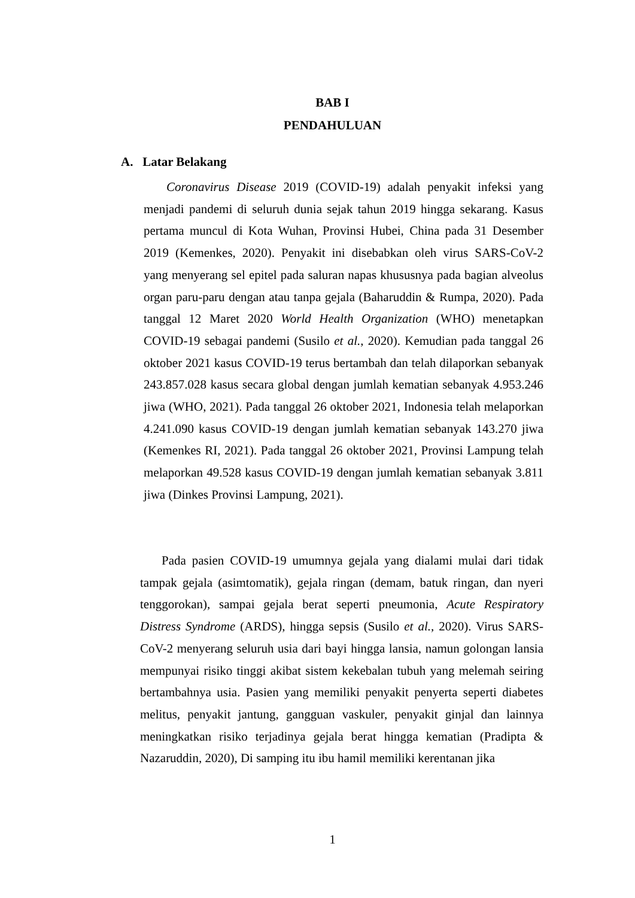BAB I
PENDAHULUAN
A. Latar Belakang
Coronavirus Disease 2019 (COVID-19) adalah penyakit infeksi yang menjadi pandemi di seluruh dunia sejak tahun 2019 hingga sekarang. Kasus pertama muncul di Kota Wuhan, Provinsi Hubei, China pada 31 Desember 2019 (Kemenkes, 2020). Penyakit ini disebabkan oleh virus SARS-CoV-2 yang menyerang sel epitel pada saluran napas khususnya pada bagian alveolus organ paru-paru dengan atau tanpa gejala (Baharuddin & Rumpa, 2020). Pada tanggal 12 Maret 2020 World Health Organization (WHO) menetapkan COVID-19 sebagai pandemi (Susilo et al., 2020). Kemudian pada tanggal 26 oktober 2021 kasus COVID-19 terus bertambah dan telah dilaporkan sebanyak 243.857.028 kasus secara global dengan jumlah kematian sebanyak 4.953.246 jiwa (WHO, 2021). Pada tanggal 26 oktober 2021, Indonesia telah melaporkan 4.241.090 kasus COVID-19 dengan jumlah kematian sebanyak 143.270 jiwa (Kemenkes RI, 2021). Pada tanggal 26 oktober 2021, Provinsi Lampung telah melaporkan 49.528 kasus COVID-19 dengan jumlah kematian sebanyak 3.811 jiwa (Dinkes Provinsi Lampung, 2021).
Pada pasien COVID-19 umumnya gejala yang dialami mulai dari tidak tampak gejala (asimtomatik), gejala ringan (demam, batuk ringan, dan nyeri tenggorokan), sampai gejala berat seperti pneumonia, Acute Respiratory Distress Syndrome (ARDS), hingga sepsis (Susilo et al., 2020). Virus SARS-CoV-2 menyerang seluruh usia dari bayi hingga lansia, namun golongan lansia mempunyai risiko tinggi akibat sistem kekebalan tubuh yang melemah seiring bertambahnya usia. Pasien yang memiliki penyakit penyerta seperti diabetes melitus, penyakit jantung, gangguan vaskuler, penyakit ginjal dan lainnya meningkatkan risiko terjadinya gejala berat hingga kematian (Pradipta & Nazaruddin, 2020), Di samping itu ibu hamil memiliki kerentanan jika
1